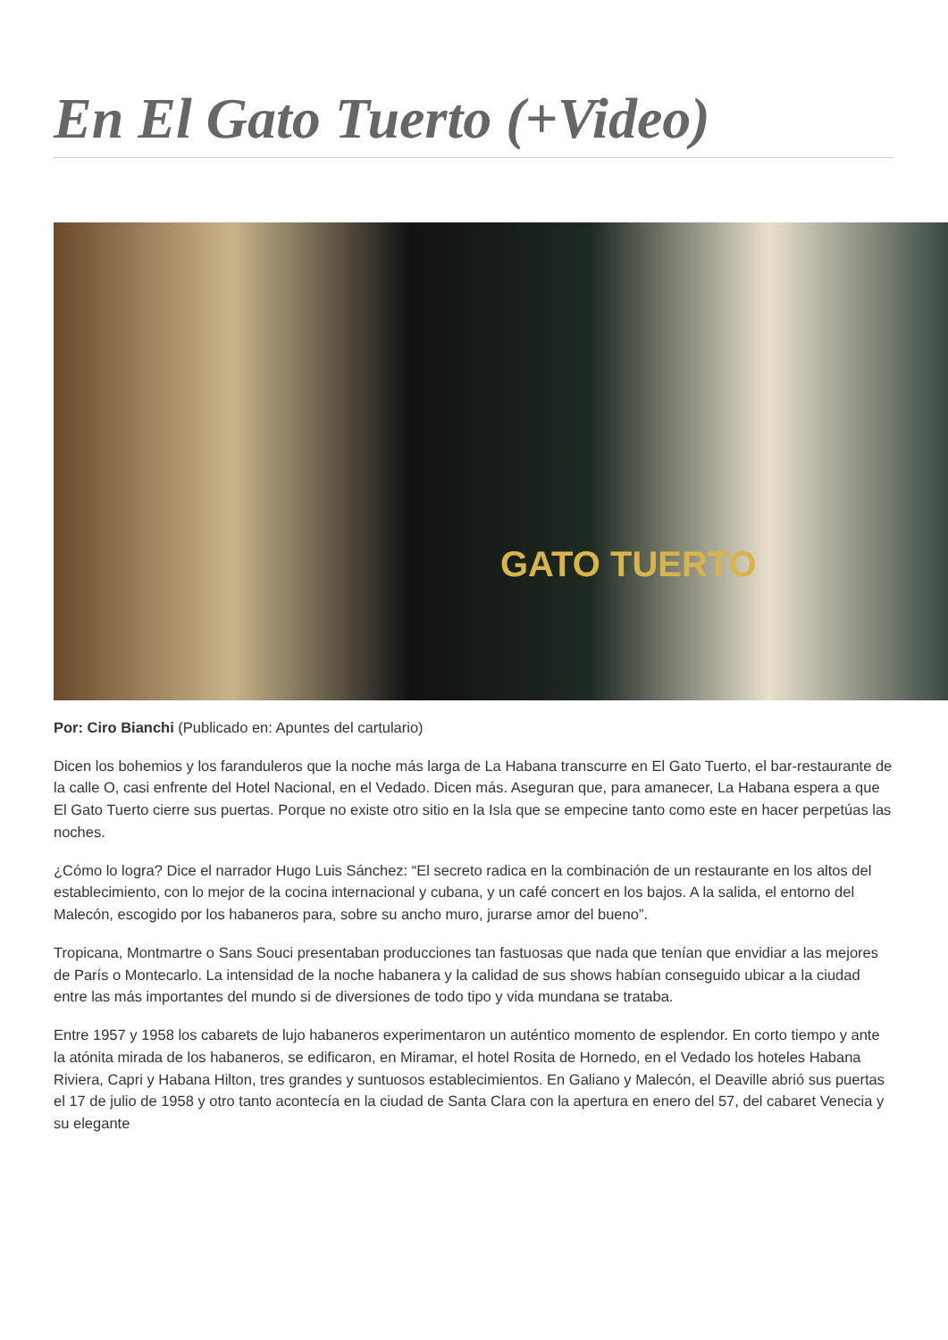En El Gato Tuerto (+Video)
GATO TUERTO
Por: Ciro Bianchi (Publicado en: Apuntes del cartulario)
Dicen los bohemios y los faranduleros que la noche más larga de La Habana transcurre en El Gato Tuerto, el bar-restaurante de la calle O, casi enfrente del Hotel Nacional, en el Vedado. Dicen más. Aseguran que, para amanecer, La Habana espera a que El Gato Tuerto cierre sus puertas. Porque no existe otro sitio en la Isla que se empecine tanto como este en hacer perpetúas las noches.
¿Cómo lo logra? Dice el narrador Hugo Luis Sánchez: “El secreto radica en la combinación de un restaurante en los altos del establecimiento, con lo mejor de la cocina internacional y cubana, y un café concert en los bajos. A la salida, el entorno del Malecón, escogido por los habaneros para, sobre su ancho muro, jurarse amor del bueno”.
Tropicana, Montmartre o Sans Souci presentaban producciones tan fastuosas que nada que tenían que envidiar a las mejores de París o Montecarlo. La intensidad de la noche habanera y la calidad de sus shows habían conseguido ubicar a la ciudad entre las más importantes del mundo si de diversiones de todo tipo y vida mundana se trataba.
Entre 1957 y 1958 los cabarets de lujo habaneros experimentaron un auténtico momento de esplendor. En corto tiempo y ante la atónita mirada de los habaneros, se edificaron, en Miramar, el hotel Rosita de Hornedo, en el Vedado los hoteles Habana Riviera, Capri y Habana Hilton, tres grandes y suntuosos establecimientos. En Galiano y Malecón, el Deaville abrió sus puertas el 17 de julio de 1958 y otro tanto acontecía en la ciudad de Santa Clara con la apertura en enero del 57, del cabaret Venecia y su elegante